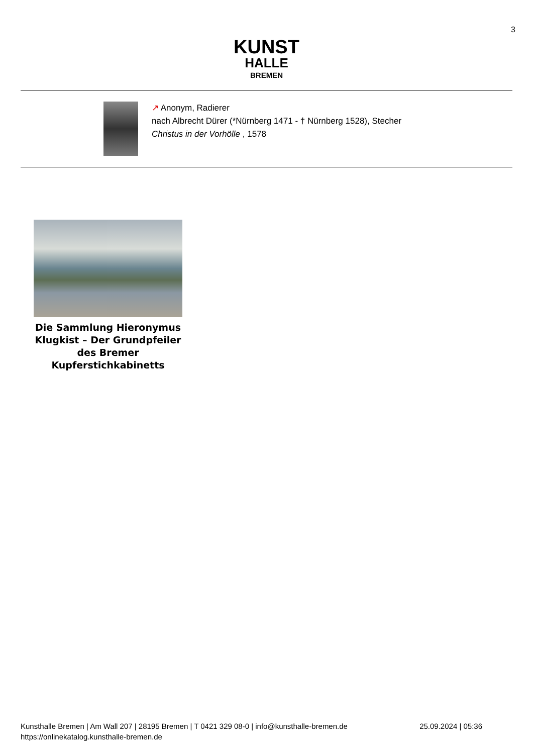3
KUNST
HALLE
BREMEN
↗ Anonym, Radierer
nach Albrecht Dürer (*Nürnberg 1471 - † Nürnberg 1528), Stecher
Christus in der Vorhölle , 1578
Die Sammlung Hieronymus Klugkist – Der Grundpfeiler des Bremer Kupferstichkabinetts
Kunsthalle Bremen | Am Wall 207 | 28195 Bremen | T 0421 329 08-0 | info@kunsthalle-bremen.de
https://onlinekatalog.kunsthalle-bremen.de
25.09.2024 | 05:36